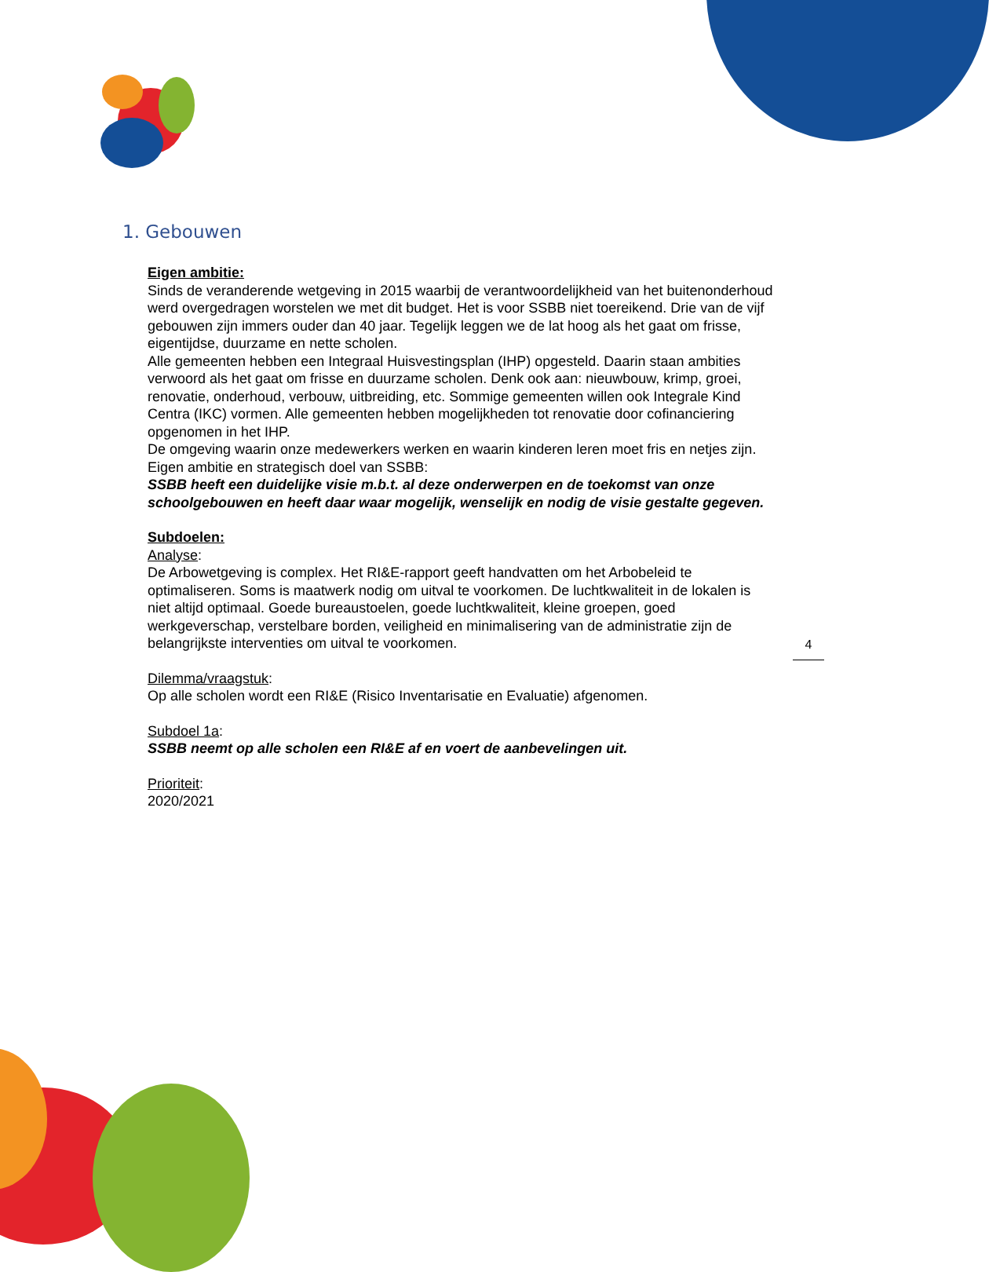1. Gebouwen
Eigen ambitie:
Sinds de veranderende wetgeving in 2015 waarbij de verantwoordelijkheid van het buitenonderhoud werd overgedragen worstelen we met dit budget. Het is voor SSBB niet toereikend. Drie van de vijf gebouwen zijn immers ouder dan 40 jaar. Tegelijk leggen we de lat hoog als het gaat om frisse, eigentijdse, duurzame en nette scholen.
Alle gemeenten hebben een Integraal Huisvestingsplan (IHP) opgesteld. Daarin staan ambities verwoord als het gaat om frisse en duurzame scholen. Denk ook aan: nieuwbouw, krimp, groei, renovatie, onderhoud, verbouw, uitbreiding, etc. Sommige gemeenten willen ook Integrale Kind Centra (IKC) vormen. Alle gemeenten hebben mogelijkheden tot renovatie door cofinanciering opgenomen in het IHP.
De omgeving waarin onze medewerkers werken en waarin kinderen leren moet fris en netjes zijn.
Eigen ambitie en strategisch doel van SSBB:
SSBB heeft een duidelijke visie m.b.t. al deze onderwerpen en de toekomst van onze schoolgebouwen en heeft daar waar mogelijk, wenselijk en nodig de visie gestalte gegeven.
Subdoelen:
Analyse:
De Arbowetgeving is complex. Het RI&E-rapport geeft handvatten om het Arbobeleid te optimaliseren. Soms is maatwerk nodig om uitval te voorkomen. De luchtkwaliteit in de lokalen is niet altijd optimaal. Goede bureaustoelen, goede luchtkwaliteit, kleine groepen, goed werkgeverschap, verstelbare borden, veiligheid en minimalisering van de administratie zijn de belangrijkste interventies om uitval te voorkomen.
Dilemma/vraagstuk:
Op alle scholen wordt een RI&E (Risico Inventarisatie en Evaluatie) afgenomen.
Subdoel 1a:
SSBB neemt op alle scholen een RI&E af en voert de aanbevelingen uit.
Prioriteit:
2020/2021
4